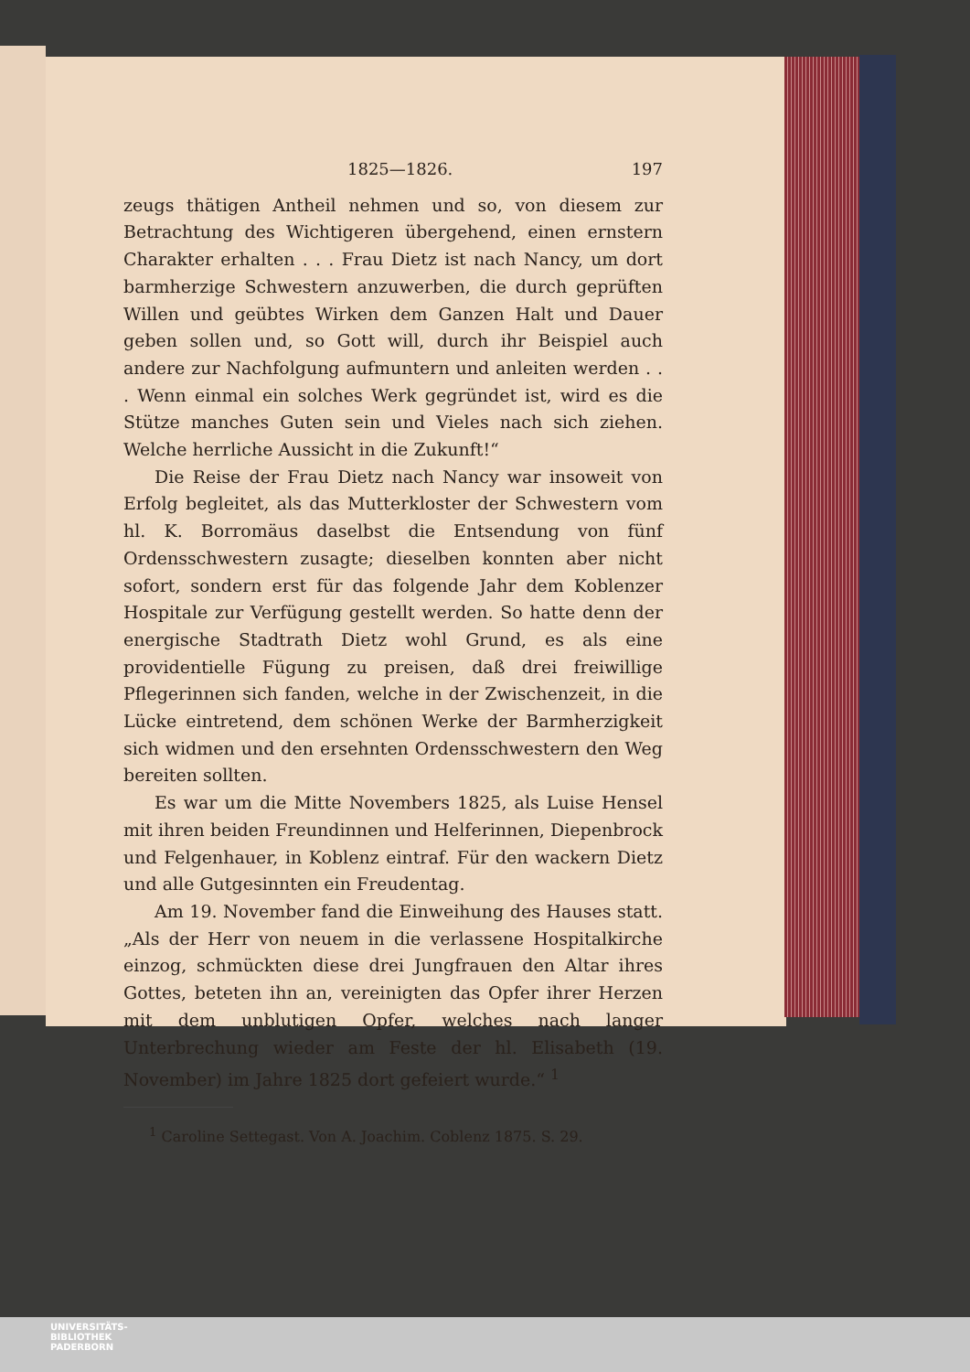1825—1826. 197
zeugs thätigen Antheil nehmen und so, von diesem zur Betrachtung des Wichtigeren übergehend, einen ernstern Charakter erhalten . . . Frau Dietz ist nach Nancy, um dort barmherzige Schwestern anzuwerben, die durch geprüften Willen und geübtes Wirken dem Ganzen Halt und Dauer geben sollen und, so Gott will, durch ihr Beispiel auch andere zur Nachfolgung aufmuntern und anleiten werden . . . Wenn einmal ein solches Werk gegründet ist, wird es die Stütze manches Guten sein und Vieles nach sich ziehen. Welche herrliche Aussicht in die Zukunft!“
Die Reise der Frau Dietz nach Nancy war insoweit von Erfolg begleitet, als das Mutterkloster der Schwestern vom hl. K. Borromäus daselbst die Entsendung von fünf Ordensschwestern zusagte; dieselben konnten aber nicht sofort, sondern erst für das folgende Jahr dem Koblenzer Hospitale zur Verfügung gestellt werden. So hatte denn der energische Stadtrath Dietz wohl Grund, es als eine providentielle Fügung zu preisen, daß drei freiwillige Pflegerinnen sich fanden, welche in der Zwischenzeit, in die Lücke eintretend, dem schönen Werke der Barmherzigkeit sich widmen und den ersehnten Ordensschwestern den Weg bereiten sollten.
Es war um die Mitte Novembers 1825, als Luise Hensel mit ihren beiden Freundinnen und Helferinnen, Diepenbrock und Felgenhauer, in Koblenz eintraf. Für den wackern Dietz und alle Gutgesinnten ein Freudentag.
Am 19. November fand die Einweihung des Hauses statt. „Als der Herr von neuem in die verlassene Hospitalkirche einzog, schmückten diese drei Jungfrauen den Altar ihres Gottes, beteten ihn an, vereinigten das Opfer ihrer Herzen mit dem unblutigen Opfer, welches nach langer Unterbrechung wieder am Feste der hl. Elisabeth (19. November) im Jahre 1825 dort gefeiert wurde.“ <sup>1</sup>
<sup>1</sup> Caroline Settegast. Von A. Joachim. Coblenz 1875. S. 29.
UNIVERSITÄTS-
BIBLIOTHEK
PADERBORN